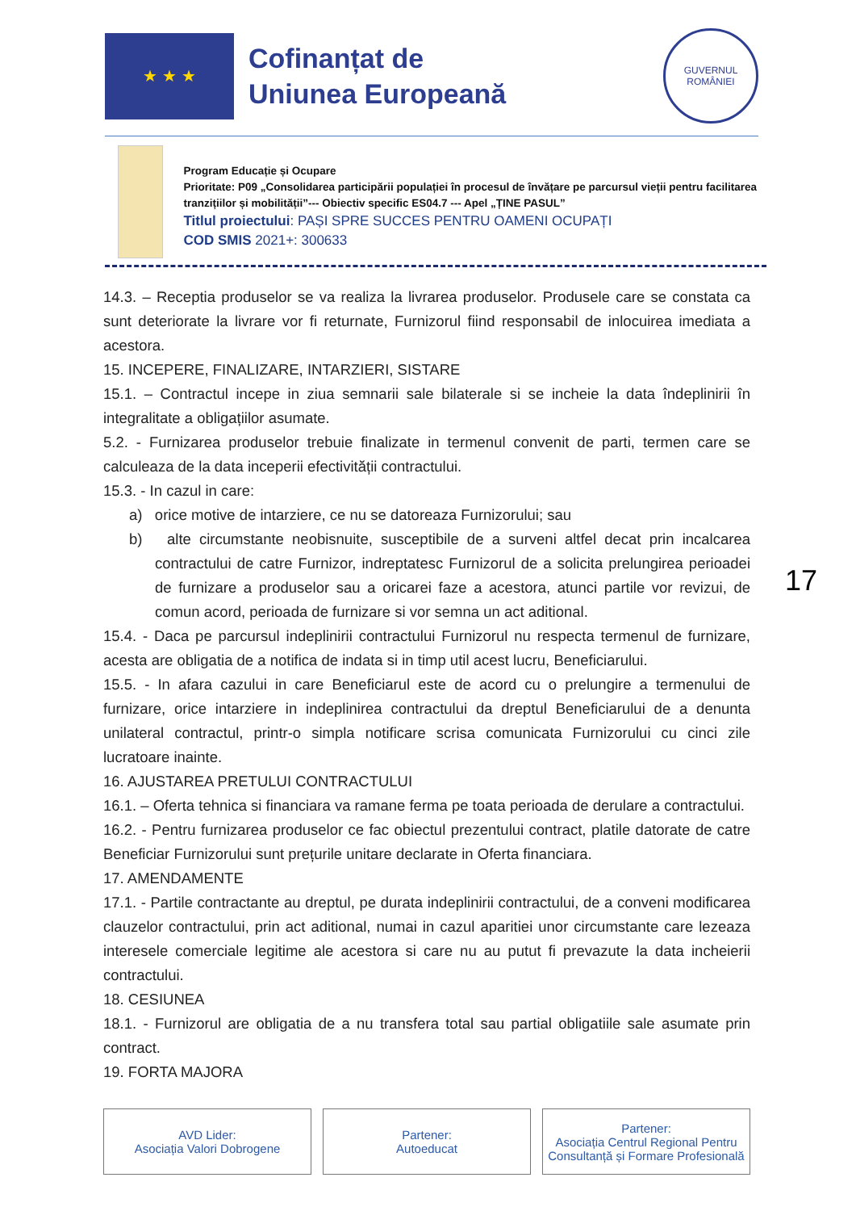★ ★ ★
Cofinanțat de
Uniunea Europeană
GUVERNUL
ROMÂNIEI
Program Educație și Ocupare
Prioritate: P09 „Consolidarea participării populației în procesul de învățare pe parcursul vieții pentru facilitarea tranzițiilor și mobilității”--- Obiectiv specific ES04.7 --- Apel „ȚINE PASUL”
Titlul proiectului: PAȘI SPRE SUCCES PENTRU OAMENI OCUPAȚI
COD SMIS 2021+: 300633
14.3. – Receptia produselor se va realiza la livrarea produselor. Produsele care se constata ca sunt deteriorate la livrare vor fi returnate, Furnizorul fiind responsabil de inlocuirea imediata a acestora.
15. INCEPERE, FINALIZARE, INTARZIERI, SISTARE
15.1. – Contractul incepe in ziua semnarii sale bilaterale si se incheie la data îndeplinirii în integralitate a obligațiilor asumate.
5.2. - Furnizarea produselor trebuie finalizate in termenul convenit de parti, termen care se calculeaza de la data inceperii efectivității contractului.
15.3. - In cazul in care:
a) orice motive de intarziere, ce nu se datoreaza Furnizorului; sau
b) alte circumstante neobisnuite, susceptibile de a surveni altfel decat prin incalcarea contractului de catre Furnizor, indreptatesc Furnizorul de a solicita prelungirea perioadei de furnizare a produselor sau a oricarei faze a acestora, atunci partile vor revizui, de comun acord, perioada de furnizare si vor semna un act aditional.
15.4. - Daca pe parcursul indeplinirii contractului Furnizorul nu respecta termenul de furnizare, acesta are obligatia de a notifica de indata si in timp util acest lucru, Beneficiarului.
15.5. - In afara cazului in care Beneficiarul este de acord cu o prelungire a termenului de furnizare, orice intarziere in indeplinirea contractului da dreptul Beneficiarului de a denunta unilateral contractul, printr-o simpla notificare scrisa comunicata Furnizorului cu cinci zile lucratoare inainte.
16. AJUSTAREA PRETULUI CONTRACTULUI
16.1. – Oferta tehnica si financiara va ramane ferma pe toata perioada de derulare a contractului.
16.2. - Pentru furnizarea produselor ce fac obiectul prezentului contract, platile datorate de catre Beneficiar Furnizorului sunt prețurile unitare declarate in Oferta financiara.
17. AMENDAMENTE
17.1. - Partile contractante au dreptul, pe durata indeplinirii contractului, de a conveni modificarea clauzelor contractului, prin act aditional, numai in cazul aparitiei unor circumstante care lezeaza interesele comerciale legitime ale acestora si care nu au putut fi prevazute la data incheierii contractului.
18. CESIUNEA
18.1. - Furnizorul are obligatia de a nu transfera total sau partial obligatiile sale asumate prin contract.
19. FORTA MAJORA
17
AVD Lider:
Asociația Valori Dobrogene
Partener:
Autoeducat
Partener:
Asociația Centrul Regional Pentru Consultanță și Formare Profesională